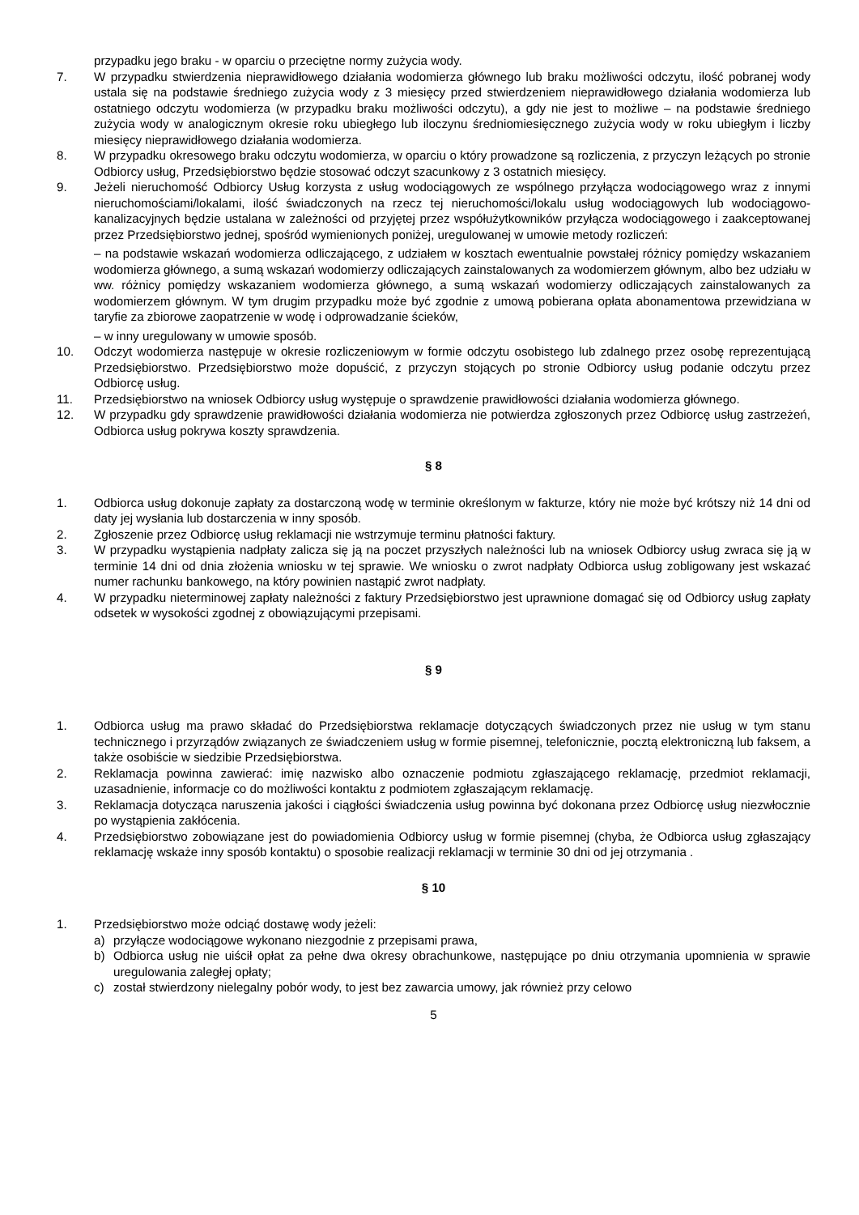przypadku jego braku - w oparciu o przeciętne normy zużycia wody.
7. W przypadku stwierdzenia nieprawidłowego działania wodomierza głównego lub braku możliwości odczytu, ilość pobranej wody ustala się na podstawie średniego zużycia wody z 3 miesięcy przed stwierdzeniem nieprawidłowego działania wodomierza lub ostatniego odczytu wodomierza (w przypadku braku możliwości odczytu), a gdy nie jest to możliwe – na podstawie średniego zużycia wody w analogicznym okresie roku ubiegłego lub iloczynu średniomiesięcznego zużycia wody w roku ubiegłym i liczby miesięcy nieprawidłowego działania wodomierza.
8. W przypadku okresowego braku odczytu wodomierza, w oparciu o który prowadzone są rozliczenia, z przyczyn leżących po stronie Odbiorcy usług, Przedsiębiorstwo będzie stosować odczyt szacunkowy z 3 ostatnich miesięcy.
9. Jeżeli nieruchomość Odbiorcy Usług korzysta z usług wodociągowych ze wspólnego przyłącza wodociągowego wraz z innymi nieruchomościami/lokalami, ilość świadczonych na rzecz tej nieruchomości/lokalu usług wodociągowych lub wodociągowo-kanalizacyjnych będzie ustalana w zależności od przyjętej przez współużytkowników przyłącza wodociągowego i zaakceptowanej przez Przedsiębiorstwo jednej, spośród wymienionych poniżej, uregulowanej w umowie metody rozliczeń:
– na podstawie wskazań wodomierza odliczającego, z udziałem w kosztach ewentualnie powstałej różnicy pomiędzy wskazaniem wodomierza głównego, a sumą wskazań wodomierzy odliczających zainstalowanych za wodomierzem głównym, albo bez udziału w ww. różnicy pomiędzy wskazaniem wodomierza głównego, a sumą wskazań wodomierzy odliczających zainstalowanych za wodomierzem głównym. W tym drugim przypadku może być zgodnie z umową pobierana opłata abonamentowa przewidziana w taryfie za zbiorowe zaopatrzenie w wodę i odprowadzanie ścieków,
– w inny uregulowany w umowie sposób.
10. Odczyt wodomierza następuje w okresie rozliczeniowym w formie odczytu osobistego lub zdalnego przez osobę reprezentującą Przedsiębiorstwo. Przedsiębiorstwo może dopuścić, z przyczyn stojących po stronie Odbiorcy usług podanie odczytu przez Odbiorcę usług.
11. Przedsiębiorstwo na wniosek Odbiorcy usług występuje o sprawdzenie prawidłowości działania wodomierza głównego.
12. W przypadku gdy sprawdzenie prawidłowości działania wodomierza nie potwierdza zgłoszonych przez Odbiorcę usług zastrzeżeń, Odbiorca usług pokrywa koszty sprawdzenia.
§ 8
1. Odbiorca usług dokonuje zapłaty za dostarczoną wodę w terminie określonym w fakturze, który nie może być krótszy niż 14 dni od daty jej wysłania lub dostarczenia w inny sposób.
2. Zgłoszenie przez Odbiorcę usług reklamacji nie wstrzymuje terminu płatności faktury.
3. W przypadku wystąpienia nadpłaty zalicza się ją na poczet przyszłych należności lub na wniosek Odbiorcy usług zwraca się ją w terminie 14 dni od dnia złożenia wniosku w tej sprawie. We wniosku o zwrot nadpłaty Odbiorca usług zobligowany jest wskazać numer rachunku bankowego, na który powinien nastąpić zwrot nadpłaty.
4. W przypadku nieterminowej zapłaty należności z faktury Przedsiębiorstwo jest uprawnione domagać się od Odbiorcy usług zapłaty odsetek w wysokości zgodnej z obowiązującymi przepisami.
§ 9
1. Odbiorca usług ma prawo składać do Przedsiębiorstwa reklamacje dotyczących świadczonych przez nie usług w tym stanu technicznego i przyrządów związanych ze świadczeniem usług w formie pisemnej, telefonicznie, pocztą elektroniczną lub faksem, a także osobiście w siedzibie Przedsiębiorstwa.
2. Reklamacja powinna zawierać: imię nazwisko albo oznaczenie podmiotu zgłaszającego reklamację, przedmiot reklamacji, uzasadnienie, informacje co do możliwości kontaktu z podmiotem zgłaszającym reklamację.
3. Reklamacja dotycząca naruszenia jakości i ciągłości świadczenia usług powinna być dokonana przez Odbiorcę usług niezwłocznie po wystąpienia zakłócenia.
4. Przedsiębiorstwo zobowiązane jest do powiadomienia Odbiorcy usług w formie pisemnej (chyba, że Odbiorca usług zgłaszający reklamację wskaże inny sposób kontaktu) o sposobie realizacji reklamacji w terminie 30 dni od jej otrzymania .
§ 10
1. Przedsiębiorstwo może odciąć dostawę wody jeżeli:
a) przyłącze wodociągowe wykonano niezgodnie z przepisami prawa,
b) Odbiorca usług nie uiścił opłat za pełne dwa okresy obrachunkowe, następujące po dniu otrzymania upomnienia w sprawie uregulowania zaległej opłaty;
c) został stwierdzony nielegalny pobór wody, to jest bez zawarcia umowy, jak również przy celowo
5